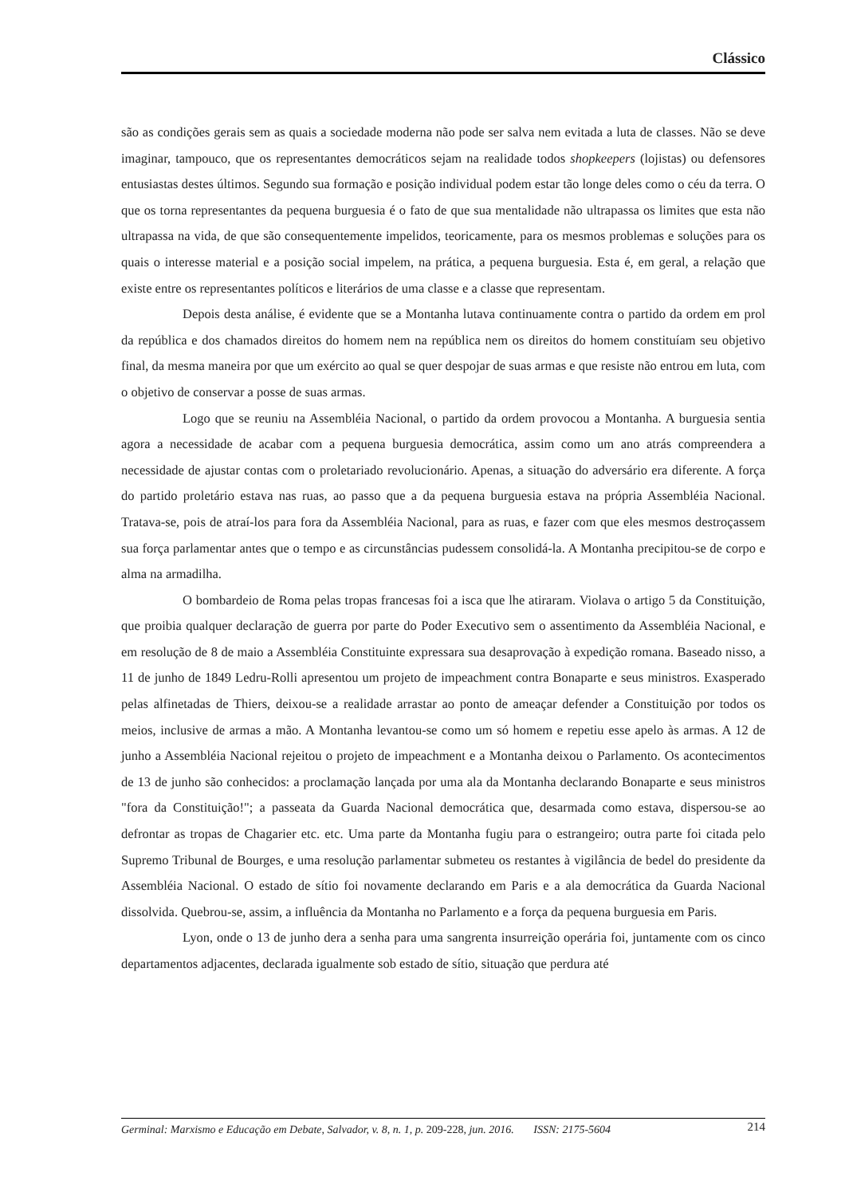Clássico
são as condições gerais sem as quais a sociedade moderna não pode ser salva nem evitada a luta de classes. Não se deve imaginar, tampouco, que os representantes democráticos sejam na realidade todos shopkeepers (lojistas) ou defensores entusiastas destes últimos. Segundo sua formação e posição individual podem estar tão longe deles como o céu da terra. O que os torna representantes da pequena burguesia é o fato de que sua mentalidade não ultrapassa os limites que esta não ultrapassa na vida, de que são consequentemente impelidos, teoricamente, para os mesmos problemas e soluções para os quais o interesse material e a posição social impelem, na prática, a pequena burguesia. Esta é, em geral, a relação que existe entre os representantes políticos e literários de uma classe e a classe que representam.
Depois desta análise, é evidente que se a Montanha lutava continuamente contra o partido da ordem em prol da república e dos chamados direitos do homem nem na república nem os direitos do homem constituíam seu objetivo final, da mesma maneira por que um exército ao qual se quer despojar de suas armas e que resiste não entrou em luta, com o objetivo de conservar a posse de suas armas.
Logo que se reuniu na Assembléia Nacional, o partido da ordem provocou a Montanha. A burguesia sentia agora a necessidade de acabar com a pequena burguesia democrática, assim como um ano atrás compreendera a necessidade de ajustar contas com o proletariado revolucionário. Apenas, a situação do adversário era diferente. A força do partido proletário estava nas ruas, ao passo que a da pequena burguesia estava na própria Assembléia Nacional. Tratava-se, pois de atraí-los para fora da Assembléia Nacional, para as ruas, e fazer com que eles mesmos destroçassem sua força parlamentar antes que o tempo e as circunstâncias pudessem consolidá-la. A Montanha precipitou-se de corpo e alma na armadilha.
O bombardeio de Roma pelas tropas francesas foi a isca que lhe atiraram. Violava o artigo 5 da Constituição, que proibia qualquer declaração de guerra por parte do Poder Executivo sem o assentimento da Assembléia Nacional, e em resolução de 8 de maio a Assembléia Constituinte expressara sua desaprovação à expedição romana. Baseado nisso, a 11 de junho de 1849 Ledru-Rolli apresentou um projeto de impeachment contra Bonaparte e seus ministros. Exasperado pelas alfinetadas de Thiers, deixou-se a realidade arrastar ao ponto de ameaçar defender a Constituição por todos os meios, inclusive de armas a mão. A Montanha levantou-se como um só homem e repetiu esse apelo às armas. A 12 de junho a Assembléia Nacional rejeitou o projeto de impeachment e a Montanha deixou o Parlamento. Os acontecimentos de 13 de junho são conhecidos: a proclamação lançada por uma ala da Montanha declarando Bonaparte e seus ministros "fora da Constituição!"; a passeata da Guarda Nacional democrática que, desarmada como estava, dispersou-se ao defrontar as tropas de Chagarier etc. etc. Uma parte da Montanha fugiu para o estrangeiro; outra parte foi citada pelo Supremo Tribunal de Bourges, e uma resolução parlamentar submeteu os restantes à vigilância de bedel do presidente da Assembléia Nacional. O estado de sítio foi novamente declarando em Paris e a ala democrática da Guarda Nacional dissolvida. Quebrou-se, assim, a influência da Montanha no Parlamento e a força da pequena burguesia em Paris.
Lyon, onde o 13 de junho dera a senha para uma sangrenta insurreição operária foi, juntamente com os cinco departamentos adjacentes, declarada igualmente sob estado de sítio, situação que perdura até
Germinal: Marxismo e Educação em Debate, Salvador, v. 8, n. 1, p. 209-228, jun. 2016. ISSN: 2175-5604 214